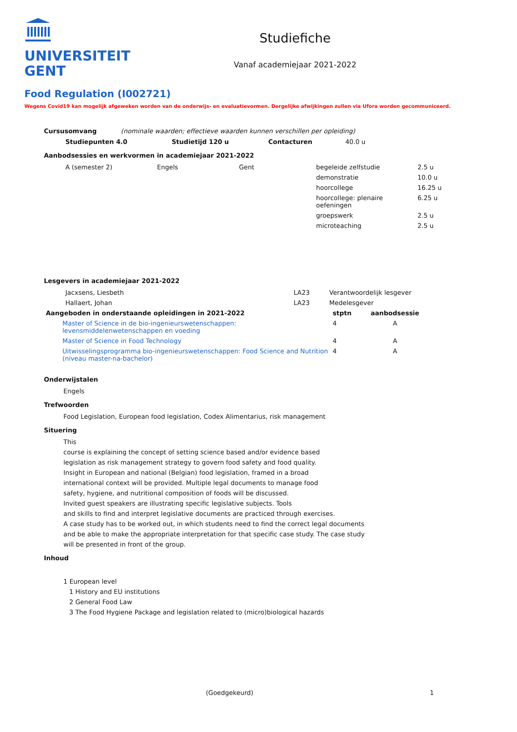UNIVERSITEIT
GENT
Studiefiche
Vanaf academiejaar 2021-2022
Food Regulation (I002721)
Wegens Covid19 kan mogelijk afgeweken worden van de onderwijs- en evaluatievormen. Dergelijke afwijkingen zullen via Ufora worden gecommuniceerd.
Cursusomvang (nominale waarden; effectieve waarden kunnen verschillen per opleiding)
| Studiepunten 4.0 | Studietijd 120 u | Contacturen | 40.0 u |
Aanbodsessies en werkvormen in academiejaar 2021-2022
| A (semester 2) | Engels | Gent | begeleide zelfstudie | 2.5 u |
| | | | demonstratie | 10.0 u |
| | | | hoorcollege | 16.25 u |
| | | | hoorcollege: plenaire oefeningen | 6.25 u |
| | | | groepswerk | 2.5 u |
| | | | microteaching | 2.5 u |
Lesgevers in academiejaar 2021-2022
| Jacxsens, Liesbeth | LA23 | Verantwoordelijk lesgever |
| Hallaert, Johan | LA23 | Medelesgever |
| Aangeboden in onderstaande opleidingen in 2021-2022 | stptn | aanbodsessie |
| --- | --- | --- |
| Master of Science in de bio-ingenieurswetenschappen: levensmiddelenwetenschappen en voeding | 4 | A |
| Master of Science in Food Technology | 4 | A |
| Uitwisselingsprogramma bio-ingenieurswetenschappen: Food Science and Nutrition (niveau master-na-bachelor) | 4 | A |
Onderwijstalen
Engels
Trefwoorden
Food Legislation, European food legislation, Codex Alimentarius, risk management
Situering
This
course is explaining the concept of setting science based and/or evidence based
legislation as risk management strategy to govern food safety and food quality.
Insight in European and national (Belgian) food legislation, framed in a broad
international context will be provided. Multiple legal documents to manage food
safety, hygiene, and nutritional composition of foods will be discussed.
Invited guest speakers are illustrating specific legislative subjects. Tools
and skills to find and interpret legislative documents are practiced through exercises.
A case study has to be worked out, in which students need to find the correct legal documents
and be able to make the appropriate interpretation for that specific case study. The case study
will be presented in front of the group.
Inhoud
1 European level
1 History and EU institutions
2 General Food Law
3 The Food Hygiene Package and legislation related to (micro)biological hazards
(Goedgekeurd) 1